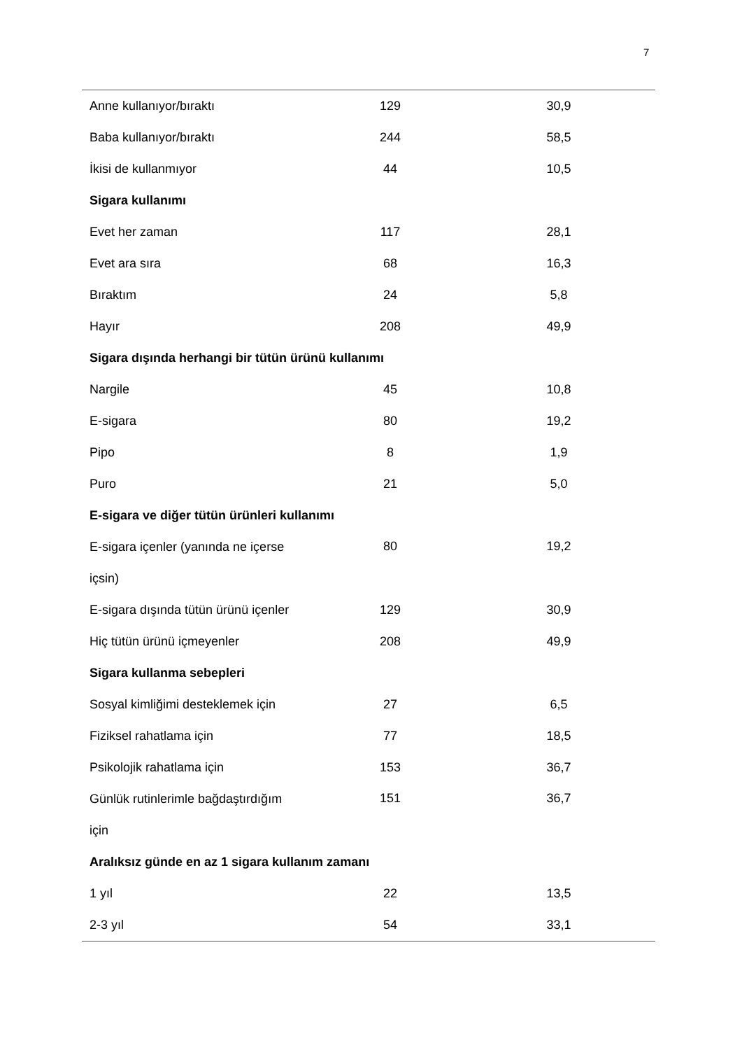7
| Anne kullanıyor/bıraktı | 129 | | 30,9 | |
| Baba kullanıyor/bıraktı | 244 | | 58,5 | |
| İkisi de kullanmıyor | 44 | | 10,5 | |
| Sigara kullanımı | | | | |
| Evet her zaman | 117 | | 28,1 | |
| Evet ara sıra | 68 | | 16,3 | |
| Bıraktım | 24 | | 5,8 | |
| Hayır | 208 | | 49,9 | |
| Sigara dışında herhangi bir tütün ürünü kullanımı | | | | |
| Nargile | 45 | | 10,8 | |
| E-sigara | 80 | | 19,2 | |
| Pipo | 8 | | 1,9 | |
| Puro | 21 | | 5,0 | |
| E-sigara ve diğer tütün ürünleri kullanımı | | | | |
| E-sigara içenler (yanında ne içerse içsin) | 80 | | 19,2 | |
| E-sigara dışında tütün ürünü içenler | 129 | | 30,9 | |
| Hiç tütün ürünü içmeyenler | 208 | | 49,9 | |
| Sigara kullanma sebepleri | | | | |
| Sosyal kimliğimi desteklemek için | 27 | | 6,5 | |
| Fiziksel rahatlama için | 77 | | 18,5 | |
| Psikolojik rahatlama için | 153 | | 36,7 | |
| Günlük rutinlerimle bağdaştırdığım için | 151 | | 36,7 | |
| Aralıksız günde en az 1 sigara kullanım zamanı | | | | |
| 1 yıl | 22 | | 13,5 | |
| 2-3 yıl | 54 | | 33,1 | |